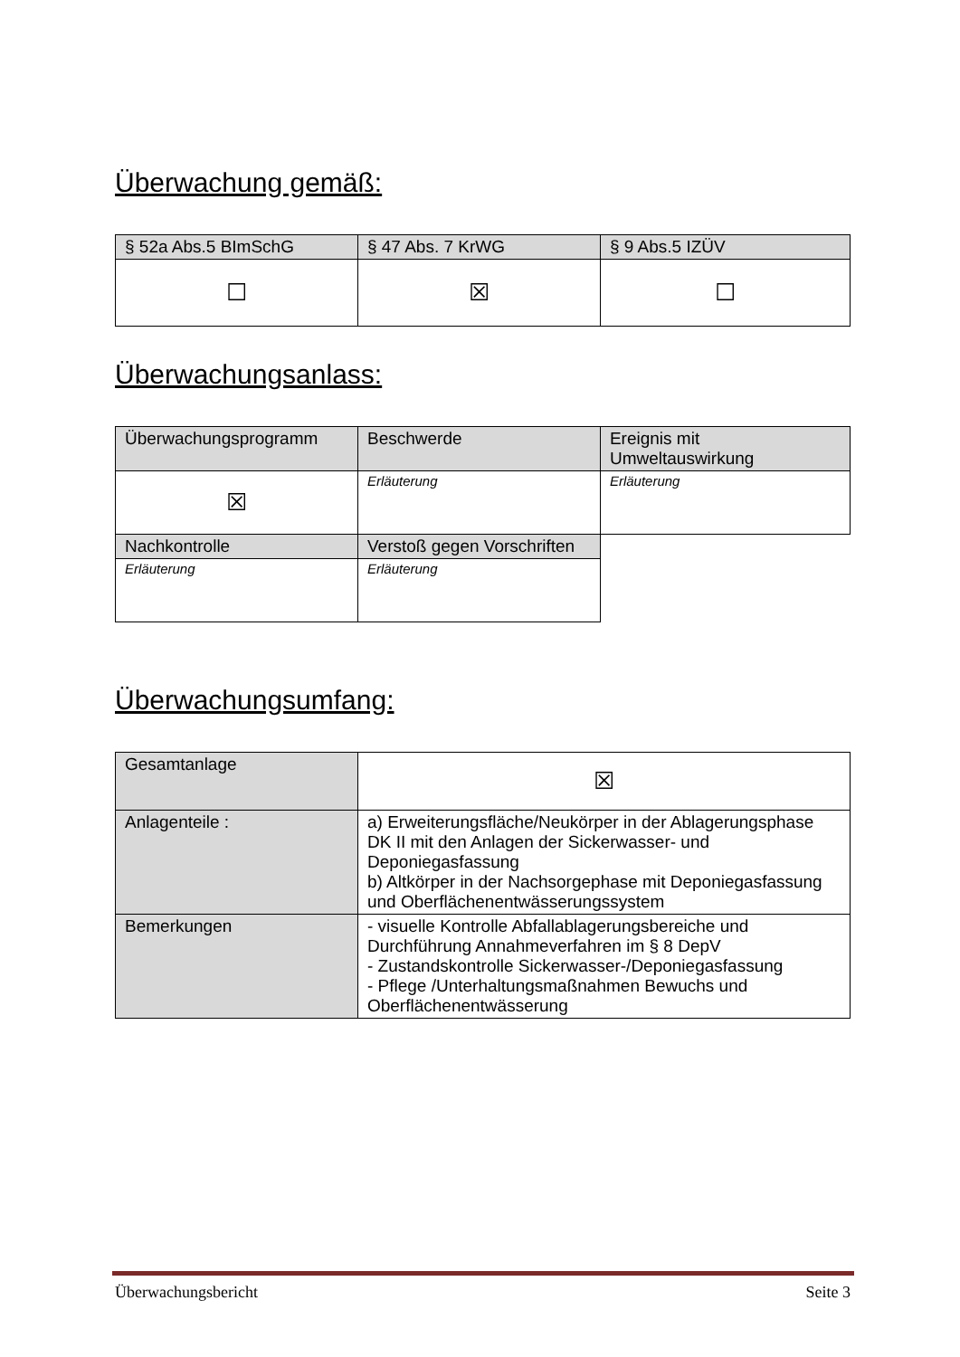Überwachung gemäß:
| § 52a Abs.5 BImSchG | § 47 Abs. 7 KrWG | § 9 Abs.5 IZÜV |
| --- | --- | --- |
| ☐ | ☒ | ☐ |
Überwachungsanlass:
| Überwachungsprogramm | Beschwerde | Ereignis mit Umweltauswirkung |
| --- | --- | --- |
| ☒ | Erläuterung | Erläuterung |
| Nachkontrolle | Verstoß gegen Vorschriften | |
| Erläuterung | Erläuterung | |
Überwachungsumfang:
| Gesamtanlage | ☒ |
| Anlagenteile : | a) Erweiterungsfläche/Neukörper in der Ablagerungsphase DK II mit den Anlagen der Sickerwasser- und Deponiegasfassung b) Altkörper in der Nachsorgephase mit Deponiegasfassung und Oberflächenentwässerungssystem |
| Bemerkungen | - visuelle Kontrolle Abfallablagerungsbereiche und Durchführung Annahmeverfahren im § 8 DepV - Zustandskontrolle Sickerwasser-/Deponiegasfassung - Pflege /Unterhaltungsmaßnahmen Bewuchs und Oberflächenentwässerung |
Überwachungsbericht Seite 3